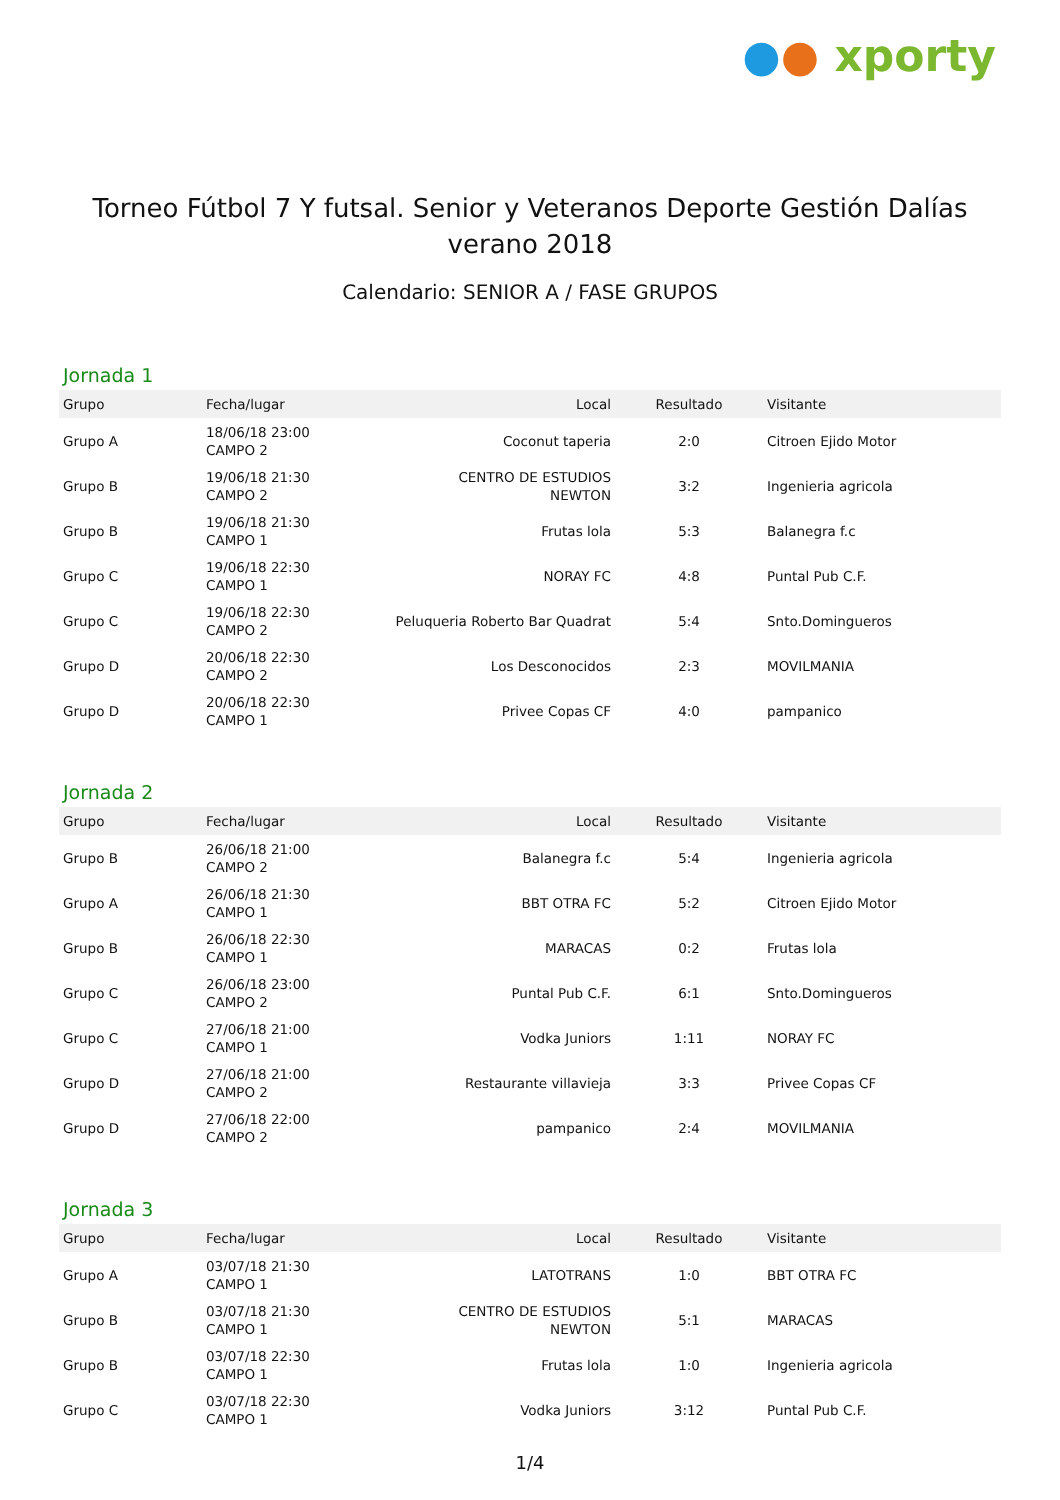●● xporty
Torneo Fútbol 7 Y futsal. Senior y Veteranos Deporte Gestión Dalías verano 2018
Calendario: SENIOR A / FASE GRUPOS
Jornada 1
| Grupo | Fecha/lugar | Local | Resultado | Visitante |
| --- | --- | --- | --- | --- |
| Grupo A | 18/06/18 23:00 CAMPO 2 | Coconut taperia | 2:0 | Citroen Ejido Motor |
| Grupo B | 19/06/18 21:30 CAMPO 2 | CENTRO DE ESTUDIOS NEWTON | 3:2 | Ingenieria agricola |
| Grupo B | 19/06/18 21:30 CAMPO 1 | Frutas lola | 5:3 | Balanegra f.c |
| Grupo C | 19/06/18 22:30 CAMPO 1 | NORAY FC | 4:8 | Puntal Pub C.F. |
| Grupo C | 19/06/18 22:30 CAMPO 2 | Peluqueria Roberto Bar Quadrat | 5:4 | Snto.Domingueros |
| Grupo D | 20/06/18 22:30 CAMPO 2 | Los Desconocidos | 2:3 | MOVILMANIA |
| Grupo D | 20/06/18 22:30 CAMPO 1 | Privee Copas CF | 4:0 | pampanico |
Jornada 2
| Grupo | Fecha/lugar | Local | Resultado | Visitante |
| --- | --- | --- | --- | --- |
| Grupo B | 26/06/18 21:00 CAMPO 2 | Balanegra f.c | 5:4 | Ingenieria agricola |
| Grupo A | 26/06/18 21:30 CAMPO 1 | BBT OTRA FC | 5:2 | Citroen Ejido Motor |
| Grupo B | 26/06/18 22:30 CAMPO 1 | MARACAS | 0:2 | Frutas lola |
| Grupo C | 26/06/18 23:00 CAMPO 2 | Puntal Pub C.F. | 6:1 | Snto.Domingueros |
| Grupo C | 27/06/18 21:00 CAMPO 1 | Vodka Juniors | 1:11 | NORAY FC |
| Grupo D | 27/06/18 21:00 CAMPO 2 | Restaurante villavieja | 3:3 | Privee Copas CF |
| Grupo D | 27/06/18 22:00 CAMPO 2 | pampanico | 2:4 | MOVILMANIA |
Jornada 3
| Grupo | Fecha/lugar | Local | Resultado | Visitante |
| --- | --- | --- | --- | --- |
| Grupo A | 03/07/18 21:30 CAMPO 1 | LATOTRANS | 1:0 | BBT OTRA FC |
| Grupo B | 03/07/18 21:30 CAMPO 1 | CENTRO DE ESTUDIOS NEWTON | 5:1 | MARACAS |
| Grupo B | 03/07/18 22:30 CAMPO 1 | Frutas lola | 1:0 | Ingenieria agricola |
| Grupo C | 03/07/18 22:30 CAMPO 1 | Vodka Juniors | 3:12 | Puntal Pub C.F. |
1/4